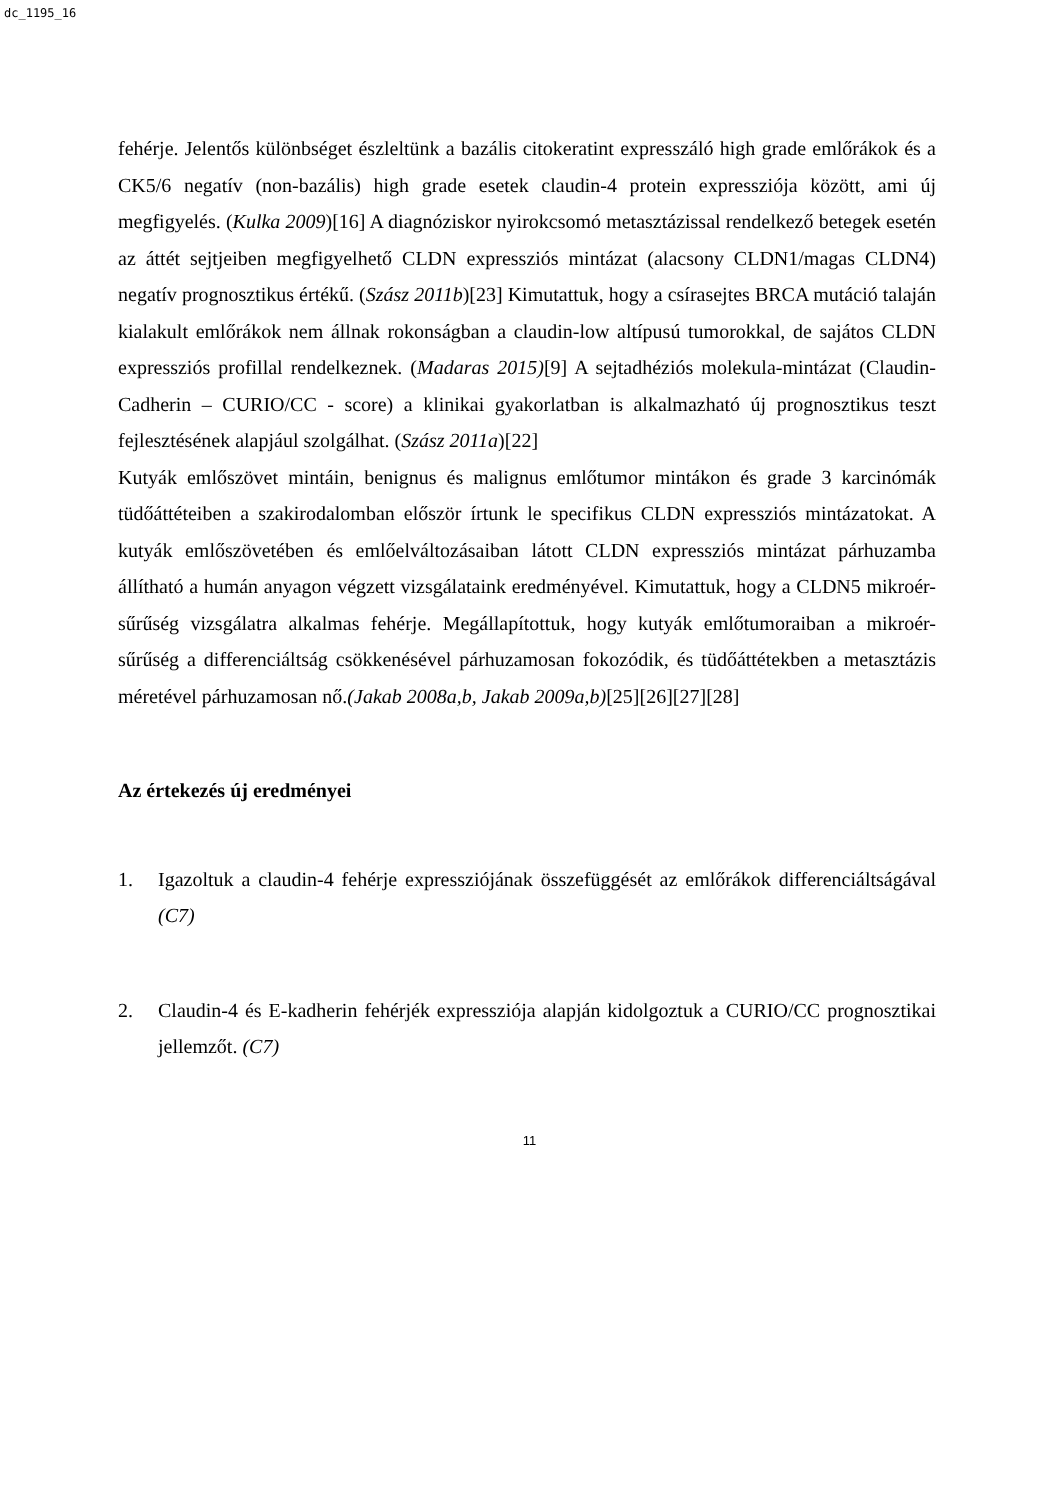dc_1195_16
fehérje. Jelentős különbséget észleltünk a bazális citokeratint expresszáló high grade emlőrákok és a CK5/6 negatív (non-bazális) high grade esetek claudin-4 protein expressziója között, ami új megfigyelés. (Kulka 2009)[16] A diagnóziskor nyirokcsomó metasztázissal rendelkező betegek esetén az áttét sejtjeiben megfigyelhető CLDN expressziós mintázat (alacsony CLDN1/magas CLDN4) negatív prognosztikus értékű. (Szász 2011b)[23] Kimutattuk, hogy a csírasejtes BRCA mutáció talaján kialakult emlőrákok nem állnak rokonságban a claudin-low altípusú tumorokkal, de sajátos CLDN expressziós profillal rendelkeznek. (Madaras 2015)[9] A sejtadhéziós molekula-mintázat (Claudin-Cadherin – CURIO/CC - score) a klinikai gyakorlatban is alkalmazható új prognosztikus teszt fejlesztésének alapjául szolgálhat. (Szász 2011a)[22]
Kutyák emlőszövet mintáin, benignus és malignus emlőtumor mintákon és grade 3 karcinómák tüdőáttéteiben a szakirodalomban először írtunk le specifikus CLDN expressziós mintázatokat. A kutyák emlőszövetében és emlőelváltozásaiban látott CLDN expressziós mintázat párhuzamba állítható a humán anyagon végzett vizsgálataink eredményével. Kimutattuk, hogy a CLDN5 mikroér-sűrűség vizsgálatra alkalmas fehérje. Megállapítottuk, hogy kutyák emlőtumoraiban a mikroér-sűrűség a differenciáltság csökkenésével párhuzamosan fokozódik, és tüdőáttétekben a metasztázis méretével párhuzamosan nő.(Jakab 2008a,b, Jakab 2009a,b)[25][26][27][28]
Az értekezés új eredményei
1. Igazoltuk a claudin-4 fehérje expressziójának összefüggését az emlőrákok differenciáltságával (C7)
2. Claudin-4 és E-kadherin fehérjék expressziója alapján kidolgoztuk a CURIO/CC prognosztikai jellemzőt. (C7)
11